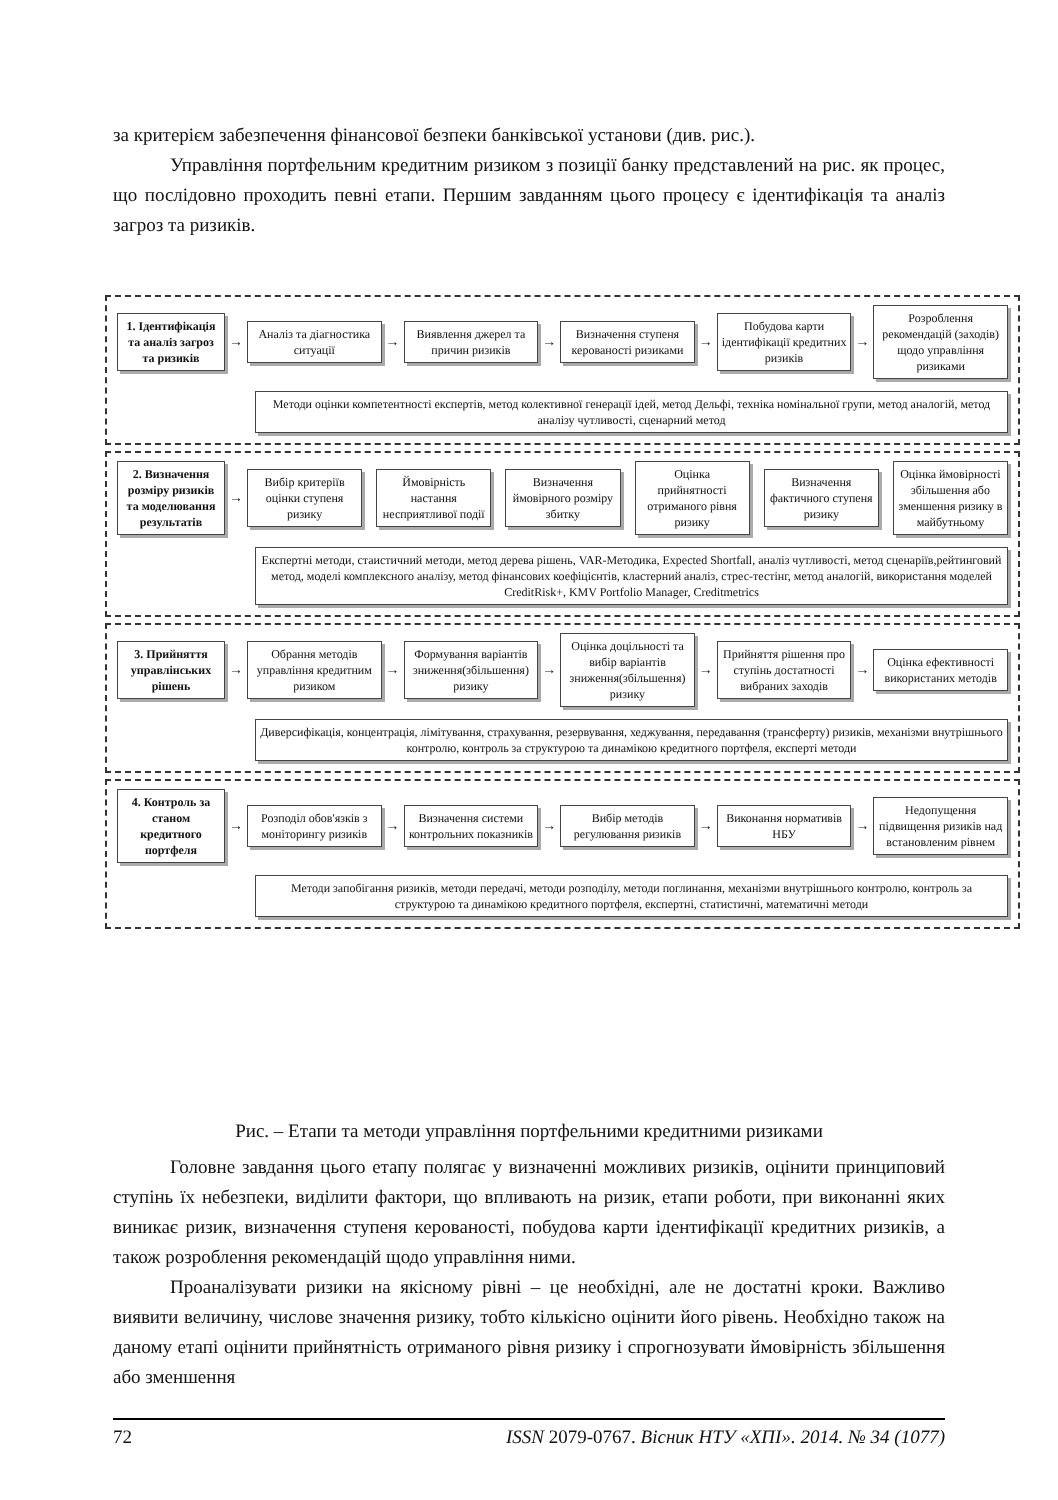за критерієм забезпечення фінансової безпеки банківської установи (див. рис.).
Управління портфельним кредитним ризиком з позиції банку представлений на рис. як процес, що послідовно проходить певні етапи. Першим завданням цього процесу є ідентифікація та аналіз загроз та ризиків.
1. Ідентифікація та аналіз загроз та ризиків
→
Аналіз та діагностика ситуації
→
Виявлення джерел та причин ризиків
→
Визначення ступеня керованості ризиками
→
Побудова карти ідентифікації кредитних ризиків
→
Розроблення рекомендацій (заходів) щодо управління ризиками
Методи оцінки компетентності експертів, метод колективної генерації ідей, метод Дельфі, техніка номінальної групи, метод аналогій, метод аналізу чутливості, сценарний метод
2. Визначення розміру ризиків та моделювання результатів
→
Вибір критеріїв оцінки ступеня ризику
Ймовірність настання несприятливої події
Визначення ймовірного розміру збитку
Оцінка прийнятності отриманого рівня ризику
Визначення фактичного ступеня ризику
Оцінка ймовірності збільшення або зменшення ризику в майбутньому
Експертні методи, стаистичний методи, метод дерева рішень, VAR-Методика, Expected Shortfall, аналіз чутливості, метод сценаріїв,рейтинговий метод, моделі комплексного аналізу, метод фінансових коефіцієнтів, кластерний аналіз, стрес-тестінг, метод аналогій, використання моделей CreditRisk+, KMV Portfolio Manager, Creditmetrics
3. Прийняття управлінських рішень
→
Обрання методів управління кредитним ризиком
→
Формування варіантів зниження(збільшення) ризику
→
Оцінка доцільності та вибір варіантів зниження(збільшення) ризику
→
Прийняття рішення про ступінь достатності вибраних заходів
→
Оцінка ефективності використаних методів
Диверсифікація, концентрація, лімітування, страхування, резервування, хеджування, передавання (трансферту) ризиків, механізми внутрішнього контролю, контроль за структурою та динамікою кредитного портфеля, експерті методи
4. Контроль за станом кредитного портфеля
→
Розподіл обов'язків з моніторингу ризиків
→
Визначення системи контрольних показників
→
Вибір методів регулювання ризиків
→
Виконання нормативів НБУ
→
Недопущення підвищення ризиків над встановленим рівнем
Методи запобігання ризиків, методи передачі, методи розподілу, методи поглинання, механізми внутрішнього контролю, контроль за структурою та динамікою кредитного портфеля, експертні, статистичні, математичні методи
Рис. – Етапи та методи управління портфельними кредитними ризиками
Головне завдання цього етапу полягає у визначенні можливих ризиків, оцінити принциповий ступінь їх небезпеки, виділити фактори, що впливають на ризик, етапи роботи, при виконанні яких виникає ризик, визначення ступеня керованості, побудова карти ідентифікації кредитних ризиків, а також розроблення рекомендацій щодо управління ними.
Проаналізувати ризики на якісному рівні – це необхідні, але не достатні кроки. Важливо виявити величину, числове значення ризику, тобто кількісно оцінити його рівень. Необхідно також на даному етапі оцінити прийнятність отриманого рівня ризику і спрогнозувати ймовірність збільшення або зменшення
72 ISSN 2079-0767. Вісник НТУ «ХПІ». 2014. № 34 (1077)